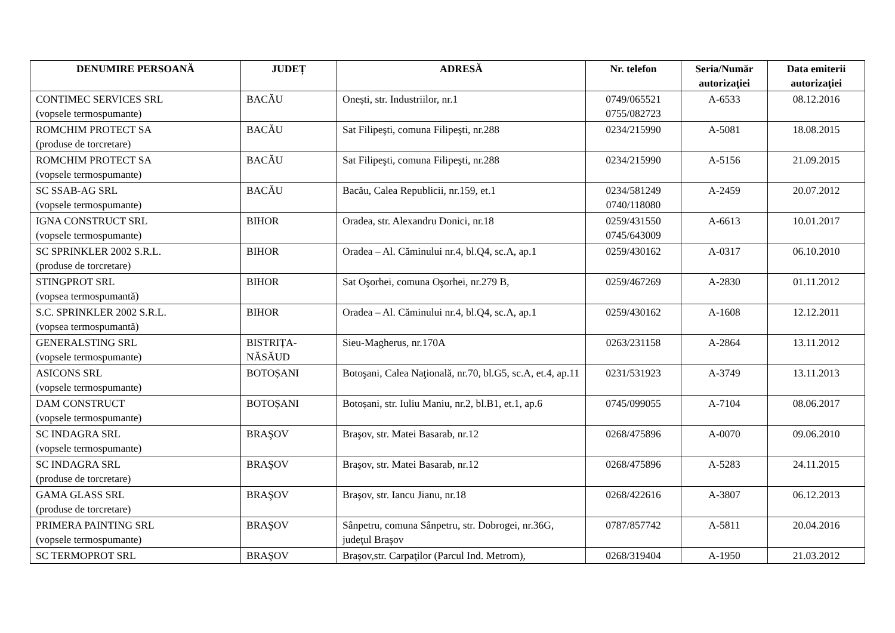| DENUMIRE PERSOANĂ | JUDEȚ | ADRESĂ | Nr. telefon | Seria/Număr autorizaţiei | Data emiterii autorizaţiei |
| --- | --- | --- | --- | --- | --- |
| CONTIMEC SERVICES SRL (vopsele termospumante) | BACĂU | Onești, str. Industriilor, nr.1 | 0749/065521 0755/082723 | A-6533 | 08.12.2016 |
| ROMCHIM PROTECT SA (produse de torcretare) | BACĂU | Sat Filipeşti, comuna Filipeşti, nr.288 | 0234/215990 | A-5081 | 18.08.2015 |
| ROMCHIM PROTECT SA (vopsele termospumante) | BACĂU | Sat Filipeşti, comuna Filipeşti, nr.288 | 0234/215990 | A-5156 | 21.09.2015 |
| SC SSAB-AG SRL (vopsele termospumante) | BACĂU | Bacău, Calea Republicii, nr.159, et.1 | 0234/581249 0740/118080 | A-2459 | 20.07.2012 |
| IGNA CONSTRUCT SRL (vopsele termospumante) | BIHOR | Oradea, str. Alexandru Donici, nr.18 | 0259/431550 0745/643009 | A-6613 | 10.01.2017 |
| SC SPRINKLER 2002 S.R.L. (produse de torcretare) | BIHOR | Oradea – Al. Căminului nr.4, bl.Q4, sc.A, ap.1 | 0259/430162 | A-0317 | 06.10.2010 |
| STINGPROT SRL (vopsea termospumantă) | BIHOR | Sat Oşorhei, comuna Oşorhei, nr.279 B, | 0259/467269 | A-2830 | 01.11.2012 |
| S.C. SPRINKLER 2002 S.R.L. (vopsea termospumantă) | BIHOR | Oradea – Al. Căminului nr.4, bl.Q4, sc.A, ap.1 | 0259/430162 | A-1608 | 12.12.2011 |
| GENERALSTING SRL (vopsele termospumante) | BISTRIȚA-NĂSĂUD | Sieu-Magherus, nr.170A | 0263/231158 | A-2864 | 13.11.2012 |
| ASICONS SRL (vopsele termospumante) | BOTOȘANI | Botoşani, Calea Naţională, nr.70, bl.G5, sc.A, et.4, ap.11 | 0231/531923 | A-3749 | 13.11.2013 |
| DAM CONSTRUCT (vopsele termospumante) | BOTOȘANI | Botoșani, str. Iuliu Maniu, nr.2, bl.B1, et.1, ap.6 | 0745/099055 | A-7104 | 08.06.2017 |
| SC INDAGRA SRL (vopsele termospumante) | BRAŞOV | Braşov, str. Matei Basarab, nr.12 | 0268/475896 | A-0070 | 09.06.2010 |
| SC INDAGRA SRL (produse de torcretare) | BRAŞOV | Braşov, str. Matei Basarab, nr.12 | 0268/475896 | A-5283 | 24.11.2015 |
| GAMA GLASS SRL (produse de torcretare) | BRAŞOV | Braşov, str. Iancu Jianu, nr.18 | 0268/422616 | A-3807 | 06.12.2013 |
| PRIMERA PAINTING SRL (vopsele termospumante) | BRAŞOV | Sânpetru, comuna Sânpetru, str. Dobrogei, nr.36G, judeţul Braşov | 0787/857742 | A-5811 | 20.04.2016 |
| SC TERMOPROT SRL | BRAŞOV | Braşov,str. Carpaţilor (Parcul Ind. Metrom), | 0268/319404 | A-1950 | 21.03.2012 |